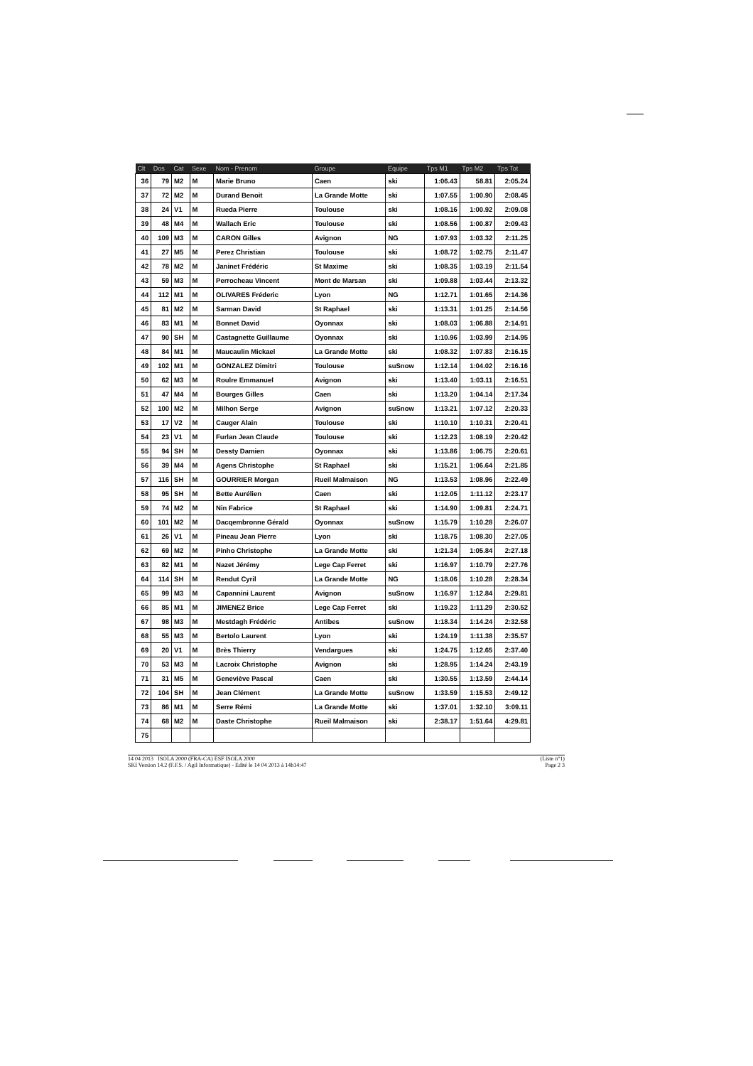| Clt | Dos | Cat | Sexe | Nom - Prenom | Groupe | Equipe | Tps M1 | Tps M2 | Tps Tot |
| --- | --- | --- | --- | --- | --- | --- | --- | --- | --- |
| 36 | 79 | M2 | M | Marie Bruno | Caen | ski | 1:06.43 | 58.81 | 2:05.24 |
| 37 | 72 | M2 | M | Durand Benoit | La Grande Motte | ski | 1:07.55 | 1:00.90 | 2:08.45 |
| 38 | 24 | V1 | M | Rueda Pierre | Toulouse | ski | 1:08.16 | 1:00.92 | 2:09.08 |
| 39 | 48 | M4 | M | Wallach Eric | Toulouse | ski | 1:08.56 | 1:00.87 | 2:09.43 |
| 40 | 109 | M3 | M | CARON Gilles | Avignon | NG | 1:07.93 | 1:03.32 | 2:11.25 |
| 41 | 27 | M5 | M | Perez Christian | Toulouse | ski | 1:08.72 | 1:02.75 | 2:11.47 |
| 42 | 78 | M2 | M | Janinet Frédéric | St Maxime | ski | 1:08.35 | 1:03.19 | 2:11.54 |
| 43 | 59 | M3 | M | Perrocheau Vincent | Mont de Marsan | ski | 1:09.88 | 1:03.44 | 2:13.32 |
| 44 | 112 | M1 | M | OLIVARES Fréderic | Lyon | NG | 1:12.71 | 1:01.65 | 2:14.36 |
| 45 | 81 | M2 | M | Sarman David | St Raphael | ski | 1:13.31 | 1:01.25 | 2:14.56 |
| 46 | 83 | M1 | M | Bonnet David | Oyonnax | ski | 1:08.03 | 1:06.88 | 2:14.91 |
| 47 | 90 | SH | M | Castagnette Guillaume | Oyonnax | ski | 1:10.96 | 1:03.99 | 2:14.95 |
| 48 | 84 | M1 | M | Maucaulin Mickael | La Grande Motte | ski | 1:08.32 | 1:07.83 | 2:16.15 |
| 49 | 102 | M1 | M | GONZALEZ Dimitri | Toulouse | suSnow | 1:12.14 | 1:04.02 | 2:16.16 |
| 50 | 62 | M3 | M | Roulre Emmanuel | Avignon | ski | 1:13.40 | 1:03.11 | 2:16.51 |
| 51 | 47 | M4 | M | Bourges Gilles | Caen | ski | 1:13.20 | 1:04.14 | 2:17.34 |
| 52 | 100 | M2 | M | Milhon Serge | Avignon | suSnow | 1:13.21 | 1:07.12 | 2:20.33 |
| 53 | 17 | V2 | M | Cauger Alain | Toulouse | ski | 1:10.10 | 1:10.31 | 2:20.41 |
| 54 | 23 | V1 | M | Furlan Jean Claude | Toulouse | ski | 1:12.23 | 1:08.19 | 2:20.42 |
| 55 | 94 | SH | M | Dessty Damien | Oyonnax | ski | 1:13.86 | 1:06.75 | 2:20.61 |
| 56 | 39 | M4 | M | Agens Christophe | St Raphael | ski | 1:15.21 | 1:06.64 | 2:21.85 |
| 57 | 116 | SH | M | GOURRIER Morgan | Rueil Malmaison | NG | 1:13.53 | 1:08.96 | 2:22.49 |
| 58 | 95 | SH | M | Bette Aurélien | Caen | ski | 1:12.05 | 1:11.12 | 2:23.17 |
| 59 | 74 | M2 | M | Nin Fabrice | St Raphael | ski | 1:14.90 | 1:09.81 | 2:24.71 |
| 60 | 101 | M2 | M | Dacqembronne Gérald | Oyonnax | suSnow | 1:15.79 | 1:10.28 | 2:26.07 |
| 61 | 26 | V1 | M | Pineau Jean Pierre | Lyon | ski | 1:18.75 | 1:08.30 | 2:27.05 |
| 62 | 69 | M2 | M | Pinho Christophe | La Grande Motte | ski | 1:21.34 | 1:05.84 | 2:27.18 |
| 63 | 82 | M1 | M | Nazet Jérémy | Lege Cap Ferret | ski | 1:16.97 | 1:10.79 | 2:27.76 |
| 64 | 114 | SH | M | Rendut Cyril | La Grande Motte | NG | 1:18.06 | 1:10.28 | 2:28.34 |
| 65 | 99 | M3 | M | Capannini Laurent | Avignon | suSnow | 1:16.97 | 1:12.84 | 2:29.81 |
| 66 | 85 | M1 | M | JIMENEZ Brice | Lege Cap Ferret | ski | 1:19.23 | 1:11.29 | 2:30.52 |
| 67 | 98 | M3 | M | Mestdagh Frédéric | Antibes | suSnow | 1:18.34 | 1:14.24 | 2:32.58 |
| 68 | 55 | M3 | M | Bertolo Laurent | Lyon | ski | 1:24.19 | 1:11.38 | 2:35.57 |
| 69 | 20 | V1 | M | Brès Thierry | Vendargues | ski | 1:24.75 | 1:12.65 | 2:37.40 |
| 70 | 53 | M3 | M | Lacroix Christophe | Avignon | ski | 1:28.95 | 1:14.24 | 2:43.19 |
| 71 | 31 | M5 | M | Geneviève Pascal | Caen | ski | 1:30.55 | 1:13.59 | 2:44.14 |
| 72 | 104 | SH | M | Jean Clément | La Grande Motte | suSnow | 1:33.59 | 1:15.53 | 2:49.12 |
| 73 | 86 | M1 | M | Serre Rémi | La Grande Motte | ski | 1:37.01 | 1:32.10 | 3:09.11 |
| 74 | 68 | M2 | M | Daste Christophe | Rueil Malmaison | ski | 2:38.17 | 1:51.64 | 4:29.81 |
| 75 | | | | | | | | | |
14 04 2013 ISOLA 2000 (FRA-CA) ESF ISOLA 2000 (Liste n°1)
SKI Version 14.2 (F.F.S. / Agil Informatique) - Edité le 14 04 2013 à 14h14:47 Page 2 3